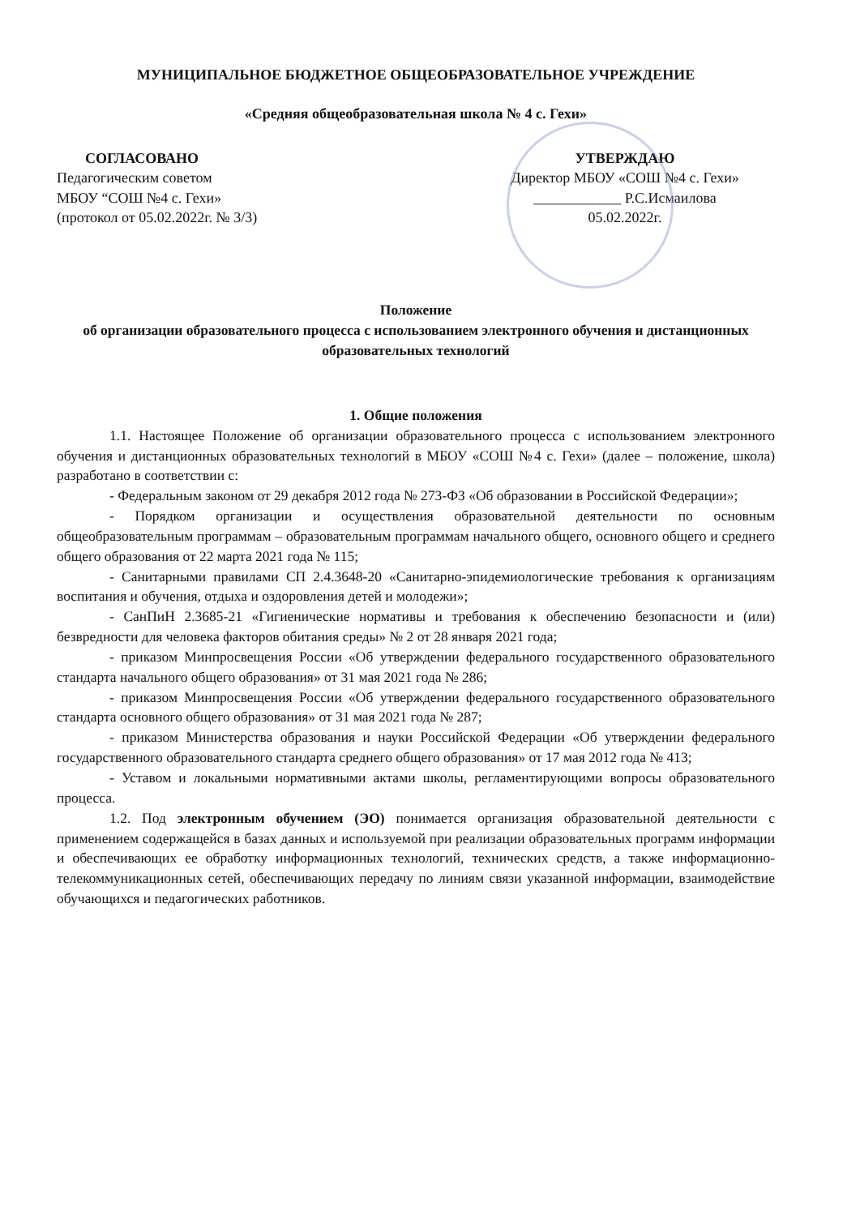МУНИЦИПАЛЬНОЕ БЮДЖЕТНОЕ ОБЩЕОБРАЗОВАТЕЛЬНОЕ УЧРЕЖДЕНИЕ
«Средняя общеобразовательная школа № 4 с. Гехи»
СОГЛАСОВАНО
Педагогическим советом
МБОУ “СОШ №4 с. Гехи»
(протокол от 05.02.2022г. № 3/3)
УТВЕРЖДАЮ
Директор МБОУ «СОШ №4 с. Гехи»
____________ Р.С.Исмаилова
05.02.2022г.
Положение
об организации образовательного процесса с использованием электронного обучения и дистанционных образовательных технологий
1. Общие положения
1.1. Настоящее Положение об организации образовательного процесса с использованием электронного обучения и дистанционных образовательных технологий в МБОУ «СОШ №4 с. Гехи» (далее – положение, школа) разработано в соответствии с:
- Федеральным законом от 29 декабря 2012 года № 273-ФЗ «Об образовании в Российской Федерации»;
- Порядком организации и осуществления образовательной деятельности по основным общеобразовательным программам – образовательным программам начального общего, основного общего и среднего общего образования от 22 марта 2021 года № 115;
- Санитарными правилами СП 2.4.3648-20 «Санитарно-эпидемиологические требования к организациям воспитания и обучения, отдыха и оздоровления детей и молодежи»;
- СанПиН 2.3685-21 «Гигиенические нормативы и требования к обеспечению безопасности и (или) безвредности для человека факторов обитания среды» № 2 от 28 января 2021 года;
- приказом Минпросвещения России «Об утверждении федерального государственного образовательного стандарта начального общего образования» от 31 мая 2021 года № 286;
- приказом Минпросвещения России «Об утверждении федерального государственного образовательного стандарта основного общего образования» от 31 мая 2021 года № 287;
- приказом Министерства образования и науки Российской Федерации «Об утверждении федерального государственного образовательного стандарта среднего общего образования» от 17 мая 2012 года № 413;
- Уставом и локальными нормативными актами школы, регламентирующими вопросы образовательного процесса.
1.2. Под электронным обучением (ЭО) понимается организация образовательной деятельности с применением содержащейся в базах данных и используемой при реализации образовательных программ информации и обеспечивающих ее обработку информационных технологий, технических средств, а также информационно-телекоммуникационных сетей, обеспечивающих передачу по линиям связи указанной информации, взаимодействие обучающихся и педагогических работников.